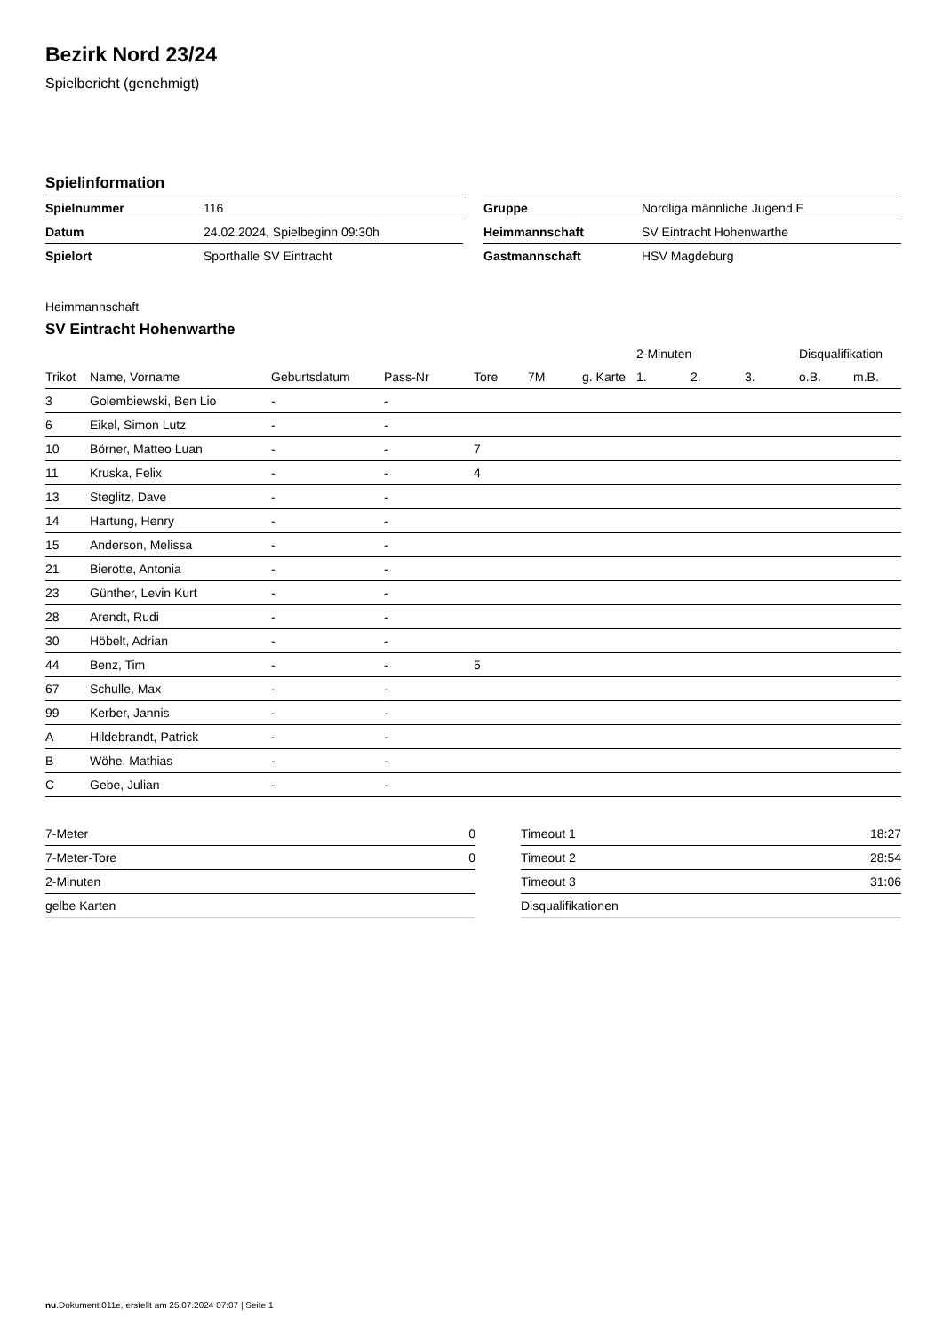Bezirk Nord 23/24
Spielbericht (genehmigt)
Spielinformation
| Spielnummer | 116 |
| Datum | 24.02.2024, Spielbeginn 09:30h |
| Spielort | Sporthalle SV Eintracht |
| Gruppe | Nordliga männliche Jugend E |
| Heimmannschaft | SV Eintracht Hohenwarthe |
| Gastmannschaft | HSV Magdeburg |
Heimmannschaft
SV Eintracht Hohenwarthe
| | | | | | | | 2-Minuten | | | Disqualifikation | |
| --- | --- | --- | --- | --- | --- | --- | --- | --- | --- | --- | --- |
| Trikot | Name, Vorname | Geburtsdatum | Pass-Nr | Tore | 7M | g. Karte | 1. | 2. | 3. | o.B. | m.B. |
| 3 | Golembiewski, Ben Lio | - | - | | | | | | | | |
| 6 | Eikel, Simon Lutz | - | - | | | | | | | | |
| 10 | Börner, Matteo Luan | - | - | 7 | | | | | | | |
| 11 | Kruska, Felix | - | - | 4 | | | | | | | |
| 13 | Steglitz, Dave | - | - | | | | | | | | |
| 14 | Hartung, Henry | - | - | | | | | | | | |
| 15 | Anderson, Melissa | - | - | | | | | | | | |
| 21 | Bierotte, Antonia | - | - | | | | | | | | |
| 23 | Günther, Levin Kurt | - | - | | | | | | | | |
| 28 | Arendt, Rudi | - | - | | | | | | | | |
| 30 | Höbelt, Adrian | - | - | | | | | | | | |
| 44 | Benz, Tim | - | - | 5 | | | | | | | |
| 67 | Schulle, Max | - | - | | | | | | | | |
| 99 | Kerber, Jannis | - | - | | | | | | | | |
| A | Hildebrandt, Patrick | - | - | | | | | | | | |
| B | Wöhe, Mathias | - | - | | | | | | | | |
| C | Gebe, Julian | - | - | | | | | | | | |
| 7-Meter | 0 |
| 7-Meter-Tore | 0 |
| 2-Minuten | |
| gelbe Karten | |
| Timeout 1 | 18:27 |
| Timeout 2 | 28:54 |
| Timeout 3 | 31:06 |
| Disqualifikationen | |
nu.Dokument 011e, erstellt am 25.07.2024 07:07 | Seite 1